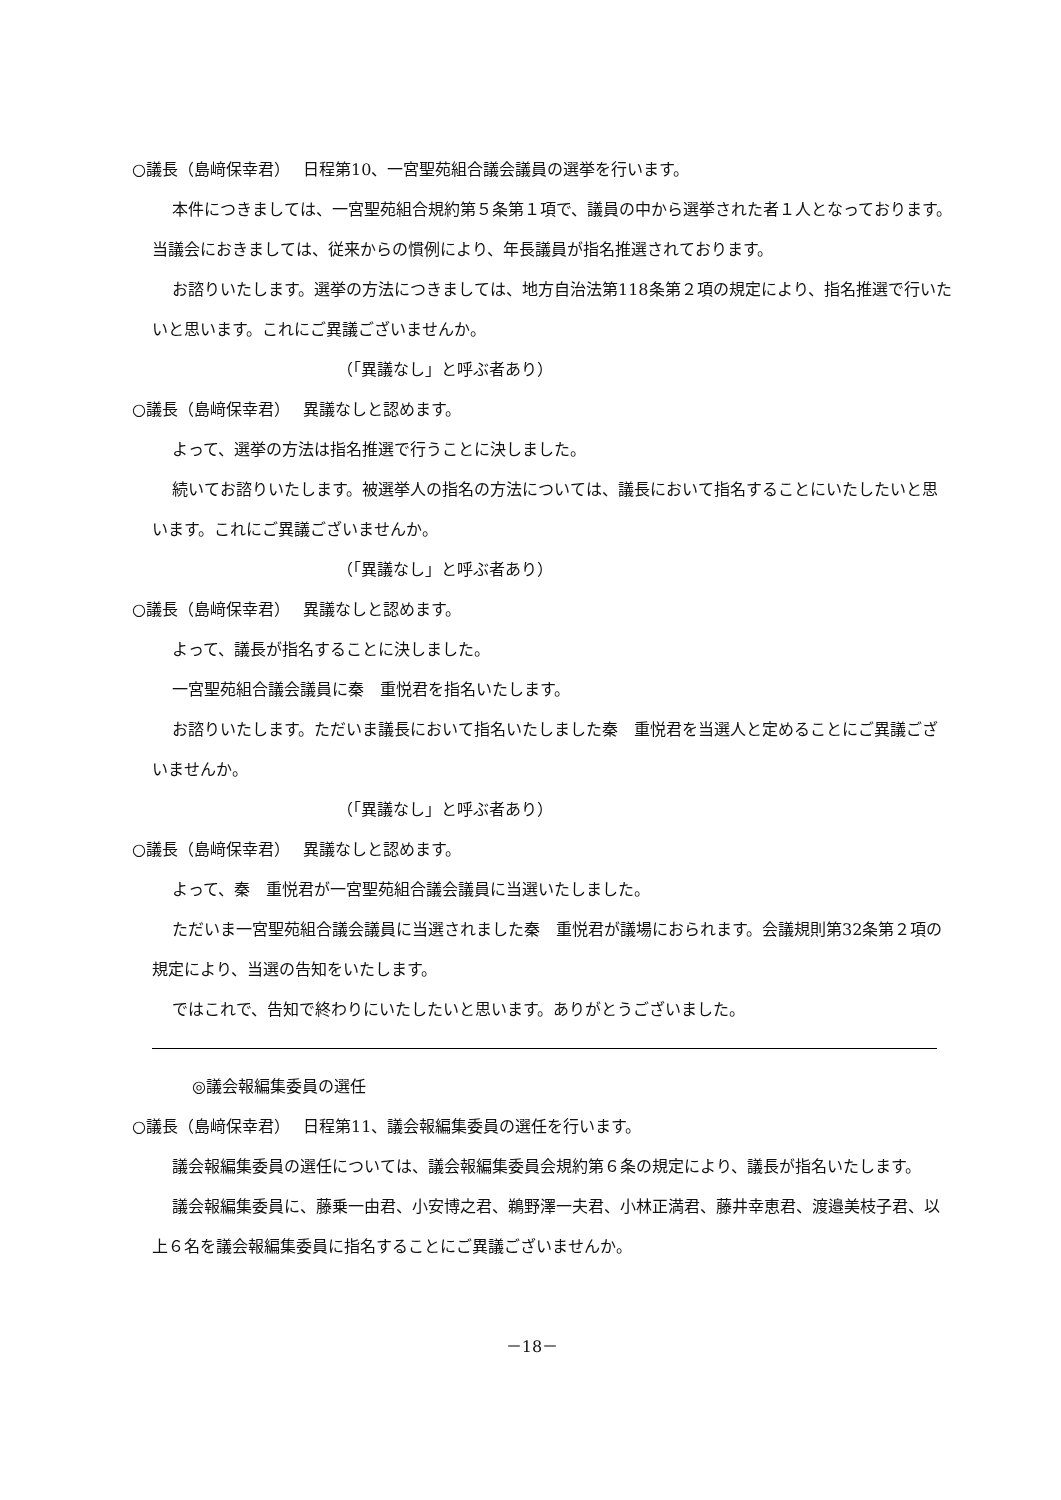○議長（島﨑保幸君）　 日程第10、一宮聖苑組合議会議員の選挙を行います。
本件につきましては、一宮聖苑組合規約第５条第１項で、議員の中から選挙された者１人となっております。当議会におきましては、従来からの慣例により、年長議員が指名推選されております。
お諮りいたします。選挙の方法につきましては、地方自治法第118条第２項の規定により、指名推選で行いたいと思います。これにご異議ございませんか。
（「異議なし」と呼ぶ者あり）
○議長（島﨑保幸君）　 異議なしと認めます。
よって、選挙の方法は指名推選で行うことに決しました。
続いてお諮りいたします。被選挙人の指名の方法については、議長において指名することにいたしたいと思います。これにご異議ございませんか。
（「異議なし」と呼ぶ者あり）
○議長（島﨑保幸君）　 異議なしと認めます。
よって、議長が指名することに決しました。
一宮聖苑組合議会議員に秦　重悦君を指名いたします。
お諮りいたします。ただいま議長において指名いたしました秦　重悦君を当選人と定めることにご異議ございませんか。
（「異議なし」と呼ぶ者あり）
○議長（島﨑保幸君）　 異議なしと認めます。
よって、秦　重悦君が一宮聖苑組合議会議員に当選いたしました。
ただいま一宮聖苑組合議会議員に当選されました秦　重悦君が議場におられます。会議規則第32条第２項の規定により、当選の告知をいたします。
ではこれで、告知で終わりにいたしたいと思います。ありがとうございました。
◎議会報編集委員の選任
○議長（島﨑保幸君）　 日程第11、議会報編集委員の選任を行います。
議会報編集委員の選任については、議会報編集委員会規約第６条の規定により、議長が指名いたします。
議会報編集委員に、藤乗一由君、小安博之君、鵜野澤一夫君、小林正満君、藤井幸恵君、渡邉美枝子君、以上６名を議会報編集委員に指名することにご異議ございませんか。
－18－